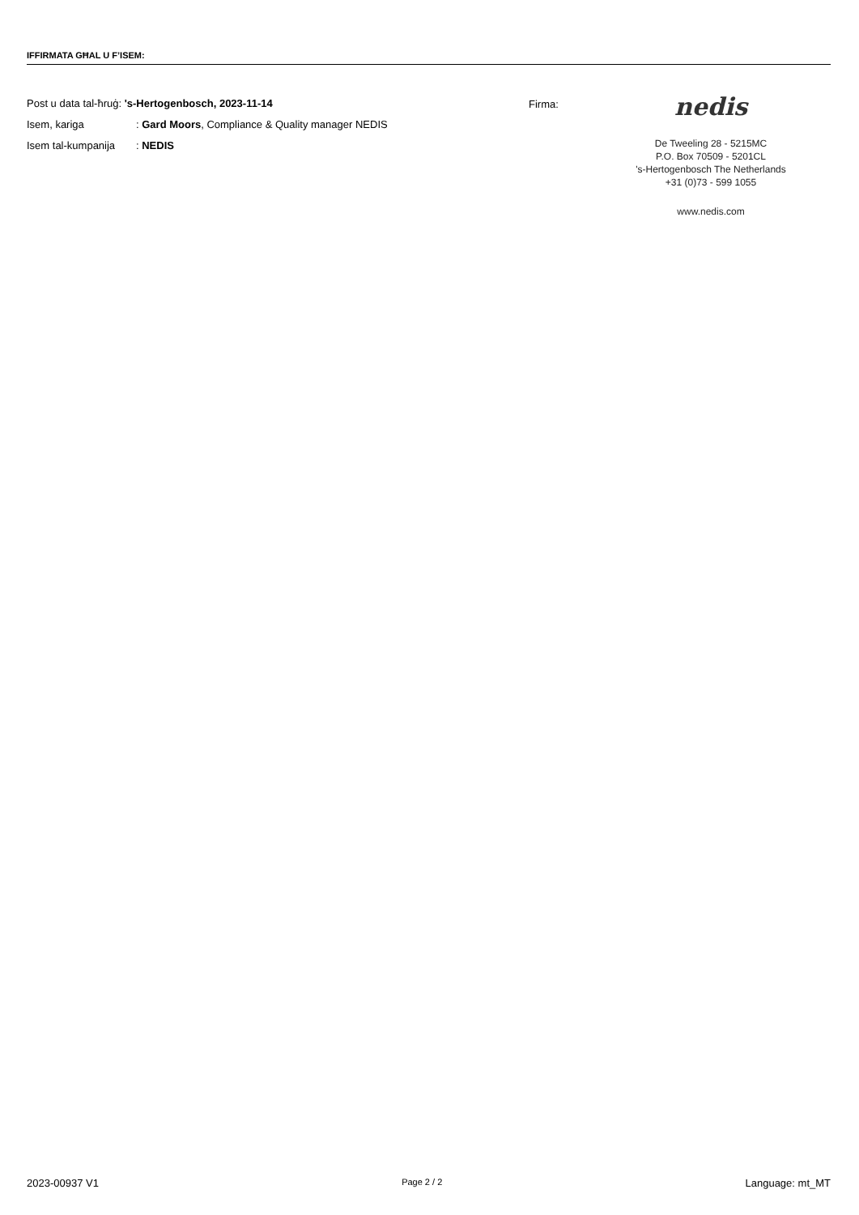IFFIRMATA GĦAL U F’ISEM:
Post u data tal-ħruġ: 's-Hertogenbosch, 2023-11-14
Isem, kariga: Gard Moors, Compliance & Quality manager NEDIS
Isem tal-kumpanija: NEDIS
Firma:
nedis
De Tweeling 28 - 5215MC
P.O. Box 70509 - 5201CL
's-Hertogenbosch The Netherlands
+31 (0)73 - 599 1055
www.nedis.com
2023-00937 V1 Page 2 / 2 Language: mt_MT